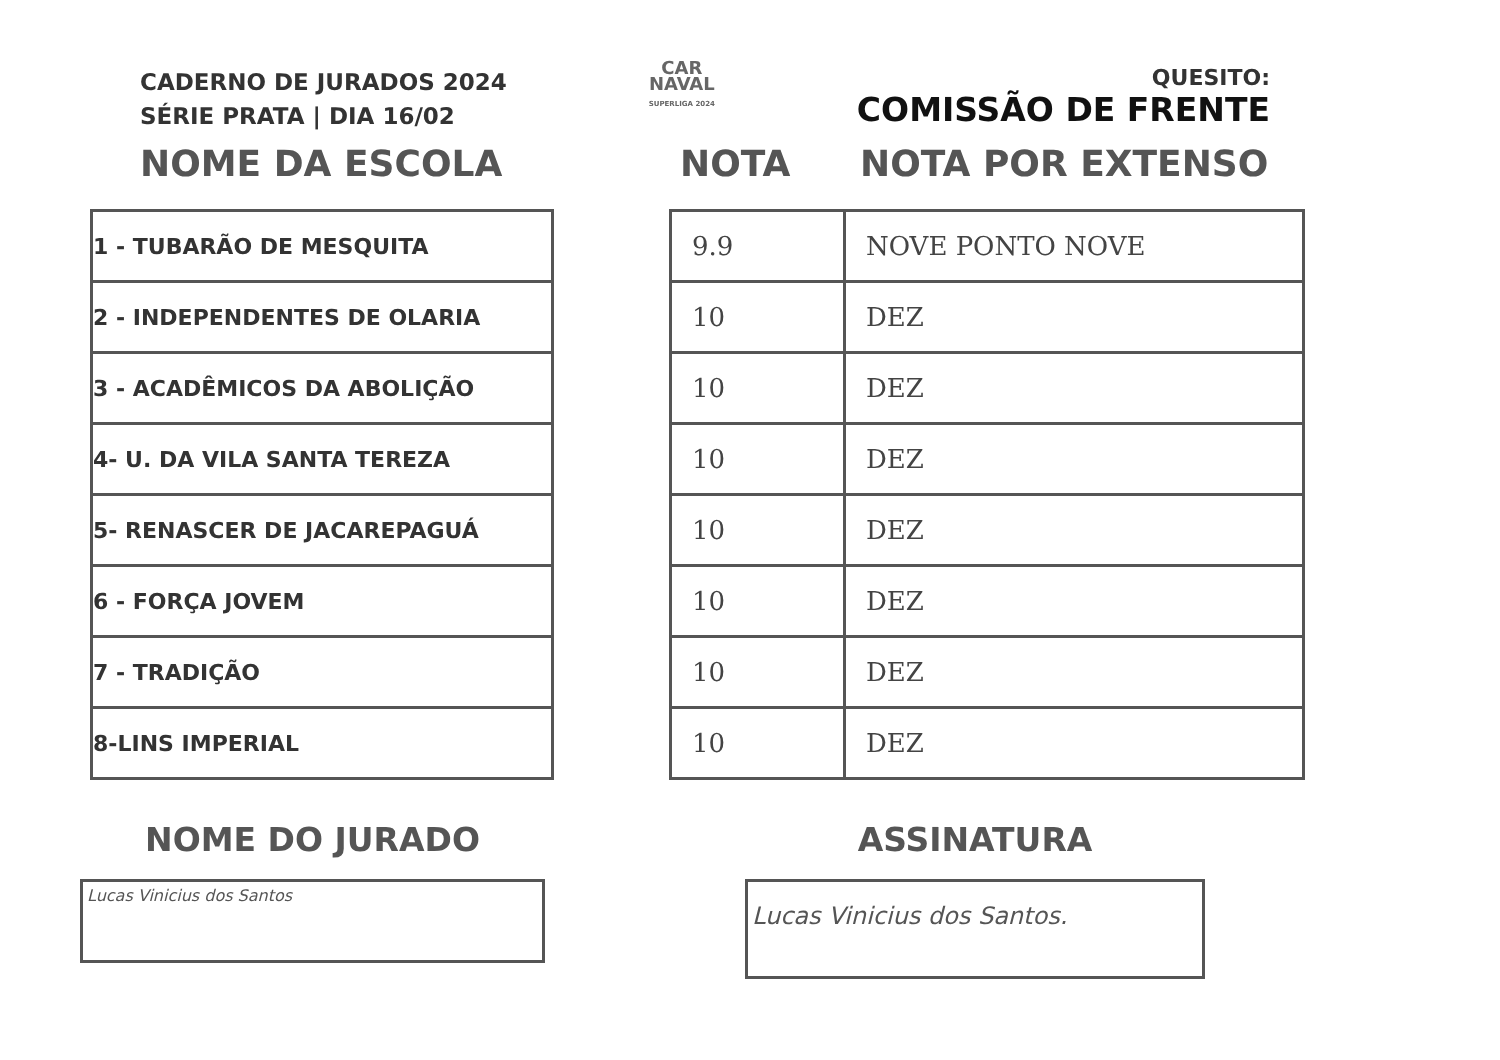CADERNO DE JURADOS 2024
SÉRIE PRATA | DIA 16/02
CAR
NAVAL
SUPERLIGA 2024
QUESITO:
COMISSÃO DE FRENTE
NOME DA ESCOLA NOTA NOTA POR EXTENSO
| 1 - TUBARÃO DE MESQUITA |
| 2 - INDEPENDENTES DE OLARIA |
| 3 - ACADÊMICOS DA ABOLIÇÃO |
| 4- U. DA VILA SANTA TEREZA |
| 5- RENASCER DE JACAREPAGUÁ |
| 6 - FORÇA JOVEM |
| 7 - TRADIÇÃO |
| 8-LINS IMPERIAL |
| 9.9 | NOVE PONTO NOVE |
| 10 | DEZ |
| 10 | DEZ |
| 10 | DEZ |
| 10 | DEZ |
| 10 | DEZ |
| 10 | DEZ |
| 10 | DEZ |
NOME DO JURADO
Lucas Vinicius dos Santos
ASSINATURA
Lucas Vinicius dos Santos.